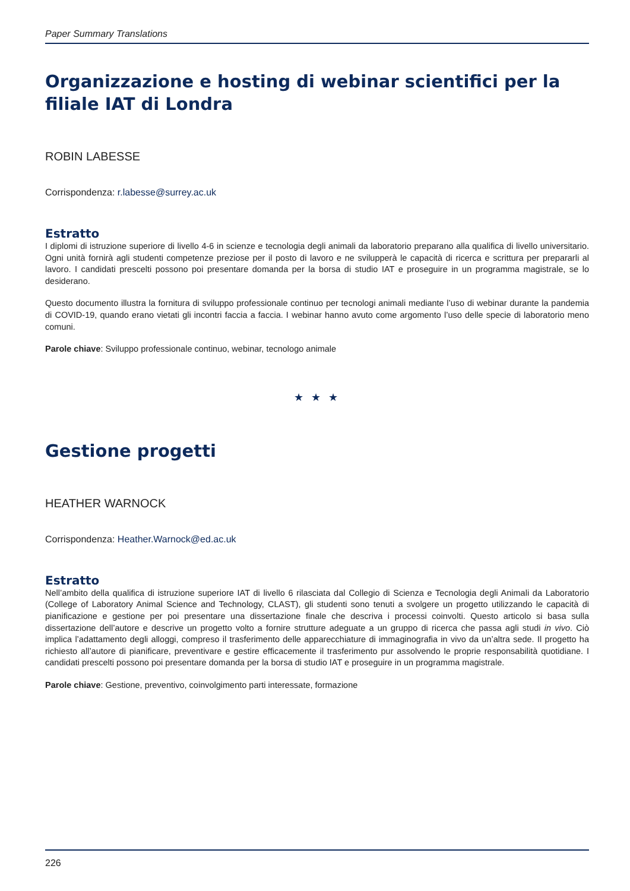Paper Summary Translations
Organizzazione e hosting di webinar scientifici per la filiale IAT di Londra
ROBIN LABESSE
Corrispondenza: r.labesse@surrey.ac.uk
Estratto
I diplomi di istruzione superiore di livello 4-6 in scienze e tecnologia degli animali da laboratorio preparano alla qualifica di livello universitario. Ogni unità fornirà agli studenti competenze preziose per il posto di lavoro e ne svilupperà le capacità di ricerca e scrittura per prepararli al lavoro. I candidati prescelti possono poi presentare domanda per la borsa di studio IAT e proseguire in un programma magistrale, se lo desiderano.
Questo documento illustra la fornitura di sviluppo professionale continuo per tecnologi animali mediante l’uso di webinar durante la pandemia di COVID-19, quando erano vietati gli incontri faccia a faccia. I webinar hanno avuto come argomento l’uso delle specie di laboratorio meno comuni.
Parole chiave: Sviluppo professionale continuo, webinar, tecnologo animale
★ ★ ★
Gestione progetti
HEATHER WARNOCK
Corrispondenza: Heather.Warnock@ed.ac.uk
Estratto
Nell’ambito della qualifica di istruzione superiore IAT di livello 6 rilasciata dal Collegio di Scienza e Tecnologia degli Animali da Laboratorio (College of Laboratory Animal Science and Technology, CLAST), gli studenti sono tenuti a svolgere un progetto utilizzando le capacità di pianificazione e gestione per poi presentare una dissertazione finale che descriva i processi coinvolti. Questo articolo si basa sulla dissertazione dell’autore e descrive un progetto volto a fornire strutture adeguate a un gruppo di ricerca che passa agli studi in vivo. Ciò implica l’adattamento degli alloggi, compreso il trasferimento delle apparecchiature di immaginografia in vivo da un’altra sede. Il progetto ha richiesto all’autore di pianificare, preventivare e gestire efficacemente il trasferimento pur assolvendo le proprie responsabilità quotidiane. I candidati prescelti possono poi presentare domanda per la borsa di studio IAT e proseguire in un programma magistrale.
Parole chiave: Gestione, preventivo, coinvolgimento parti interessate, formazione
226